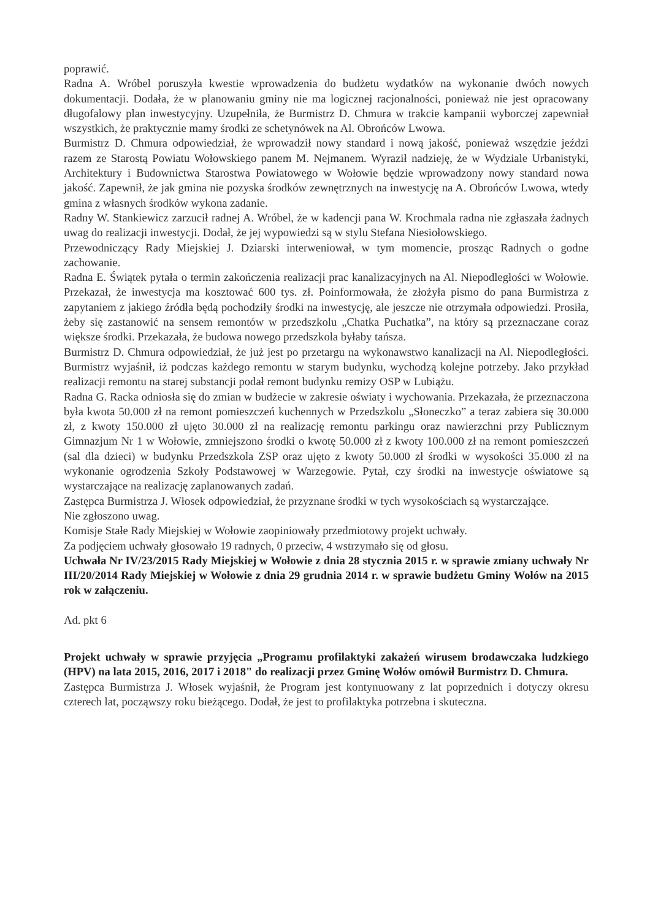poprawić.
Radna A. Wróbel poruszyła kwestie wprowadzenia do budżetu wydatków na wykonanie dwóch nowych dokumentacji. Dodała, że w planowaniu gminy nie ma logicznej racjonalności, ponieważ nie jest opracowany długofalowy plan inwestycyjny. Uzupełniła, że Burmistrz D. Chmura w trakcie kampanii wyborczej zapewniał wszystkich, że praktycznie mamy środki ze schetynówek na Al. Obrońców Lwowa.
Burmistrz D. Chmura odpowiedział, że wprowadził nowy standard i nową jakość, ponieważ wszędzie jeździ razem ze Starostą Powiatu Wołowskiego panem M. Nejmanem. Wyraził nadzieję, że w Wydziale Urbanistyki, Architektury i Budownictwa Starostwa Powiatowego w Wołowie będzie wprowadzony nowy standard nowa jakość. Zapewnił, że jak gmina nie pozyska środków zewnętrznych na inwestycję na A. Obrońców Lwowa, wtedy gmina z własnych środków wykona zadanie.
Radny W. Stankiewicz zarzucił radnej A. Wróbel, że w kadencji pana W. Krochmala radna nie zgłaszała żadnych uwag do realizacji inwestycji. Dodał, że jej wypowiedzi są w stylu Stefana Niesiołowskiego.
Przewodniczący Rady Miejskiej J. Dziarski interweniował, w tym momencie, prosząc Radnych o godne zachowanie.
Radna E. Świątek pytała o termin zakończenia realizacji prac kanalizacyjnych na Al. Niepodległości w Wołowie. Przekazał, że inwestycja ma kosztować 600 tys. zł. Poinformowała, że złożyła pismo do pana Burmistrza z zapytaniem z jakiego źródła będą pochodziły środki na inwestycję, ale jeszcze nie otrzymała odpowiedzi. Prosiła, żeby się zastanowić na sensem remontów w przedszkolu „Chatka Puchatka”, na który są przeznaczane coraz większe środki. Przekazała, że budowa nowego przedszkola byłaby tańsza.
Burmistrz D. Chmura odpowiedział, że już jest po przetargu na wykonawstwo kanalizacji na Al. Niepodległości. Burmistrz wyjaśnił, iż podczas każdego remontu w starym budynku, wychodzą kolejne potrzeby. Jako przykład realizacji remontu na starej substancji podał remont budynku remizy OSP w Lubiążu.
Radna G. Racka odniosła się do zmian w budżecie w zakresie oświaty i wychowania. Przekazała, że przeznaczona była kwota 50.000 zł na remont pomieszczeń kuchennych w Przedszkolu „Słoneczko” a teraz zabiera się 30.000 zł, z kwoty 150.000 zł ujęto 30.000 zł na realizację remontu parkingu oraz nawierzchni przy Publicznym Gimnazjum Nr 1 w Wołowie, zmniejszono środki o kwotę 50.000 zł z kwoty 100.000 zł na remont pomieszczeń (sal dla dzieci) w budynku Przedszkola ZSP oraz ujęto z kwoty 50.000 zł środki w wysokości 35.000 zł na wykonanie ogrodzenia Szkoły Podstawowej w Warzegowie. Pytał, czy środki na inwestycje oświatowe są wystarczające na realizację zaplanowanych zadań.
Zastępca Burmistrza J. Włosek odpowiedział, że przyznane środki w tych wysokościach są wystarczające.
Nie zgłoszono uwag.
Komisje Stałe Rady Miejskiej w Wołowie zaopiniowały przedmiotowy projekt uchwały.
Za podjęciem uchwały głosowało 19 radnych, 0 przeciw, 4 wstrzymało się od głosu.
Uchwała Nr IV/23/2015 Rady Miejskiej w Wołowie z dnia 28 stycznia 2015 r. w sprawie zmiany uchwały Nr III/20/2014 Rady Miejskiej w Wołowie z dnia 29 grudnia 2014 r. w sprawie budżetu Gminy Wołów na 2015 rok w załączeniu.
Ad. pkt 6
Projekt uchwały w sprawie przyjęcia „Programu profilaktyki zakażeń wirusem brodawczaka ludzkiego (HPV) na lata 2015, 2016, 2017 i 2018" do realizacji przez Gminę Wołów omówił Burmistrz D. Chmura.
Zastępca Burmistrza J. Włosek wyjaśnił, że Program jest kontynuowany z lat poprzednich i dotyczy okresu czterech lat, począwszy roku bieżącego. Dodał, że jest to profilaktyka potrzebna i skuteczna.